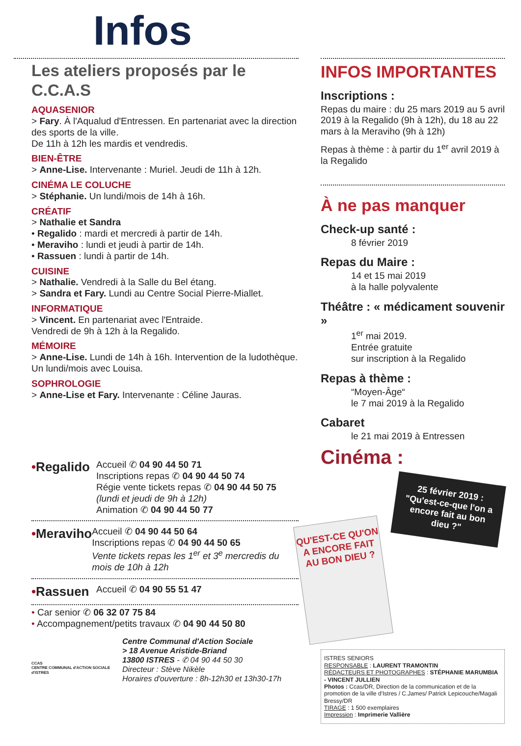Infos
Les ateliers proposés par le C.C.A.S
AQUASENIOR
> Fary. À l'Aqualud d'Entressen. En partenariat avec la direction des sports de la ville.
De 11h à 12h les mardis et vendredis.
BIEN-ÊTRE
> Anne-Lise. Intervenante : Muriel. Jeudi de 11h à 12h.
CINÉMA LE COLUCHE
> Stéphanie. Un lundi/mois de 14h à 16h.
CRÉATIF
> Nathalie et Sandra
• Regalido : mardi et mercredi à partir de 14h.
• Meraviho : lundi et jeudi à partir de 14h.
• Rassuen : lundi à partir de 14h.
CUISINE
> Nathalie. Vendredi à la Salle du Bel étang.
> Sandra et Fary. Lundi au Centre Social Pierre-Miallet.
INFORMATIQUE
> Vincent. En partenariat avec l'Entraide.
Vendredi de 9h à 12h à la Regalido.
MÉMOIRE
> Anne-Lise. Lundi de 14h à 16h. Intervention de la ludothèque. Un lundi/mois avec Louisa.
SOPHROLOGIE
> Anne-Lise et Fary. Intervenante : Céline Jauras.
•Regalido
Accueil ✆ 04 90 44 50 71
Inscriptions repas ✆ 04 90 44 50 74
Régie vente tickets repas ✆ 04 90 44 50 75
(lundi et jeudi de 9h à 12h)
Animation ✆ 04 90 44 50 77
•Meraviho
Accueil ✆ 04 90 44 50 64
Inscriptions repas ✆ 04 90 44 50 65
Vente tickets repas les 1<sup>er</sup> et 3<sup>e</sup> mercredis du mois de 10h à 12h
•Rassuen
Accueil ✆ 04 90 55 51 47
• Car senior ✆ 06 32 07 75 84
• Accompagnement/petits travaux ✆ 04 90 44 50 80
CCAS
CENTRE COMMUNAL d'ACTION SOCIALE d'ISTRES
Centre Communal d'Action Sociale
> 18 Avenue Aristide-Briand
13800 ISTRES - ✆ 04 90 44 50 30
Directeur : Stève Nikèle
Horaires d'ouverture : 8h-12h30 et 13h30-17h
INFOS IMPORTANTES
Inscriptions :
Repas du maire : du 25 mars 2019 au 5 avril 2019 à la Regalido (9h à 12h), du 18 au 22 mars à la Meraviho (9h à 12h)
Repas à thème : à partir du 1<sup>er</sup> avril 2019 à la Regalido
À ne pas manquer
Check-up santé :
8 février 2019
Repas du Maire :
14 et 15 mai 2019
à la halle polyvalente
Théâtre : « médicament souvenir »
1<sup>er</sup> mai 2019.
Entrée gratuite
sur inscription à la Regalido
Repas à thème :
“Moyen-Âge“
le 7 mai 2019 à la Regalido
Cabaret
le 21 mai 2019 à Entressen
Cinéma :
25 février 2019 :
"Qu'est-ce-que l'on a encore fait au bon dieu ?"
QU'EST-CE QU'ON A ENCORE FAIT AU BON DIEU ?
ISTRES SENIORS
RESPONSABLE : LAURENT TRAMONTIN
RÉDACTEURS ET PHOTOGRAPHES : STÉPHANIE MARUMBIA - VINCENT JULLIEN
Photos : Ccas/DR, Direction de la communication et de la promotion de la ville d'Istres / C.James/ Patrick Lepicouche/Magali Bressy/DR
TIRAGE : 1 500 exemplaires
Impression : Imprimerie Vallière